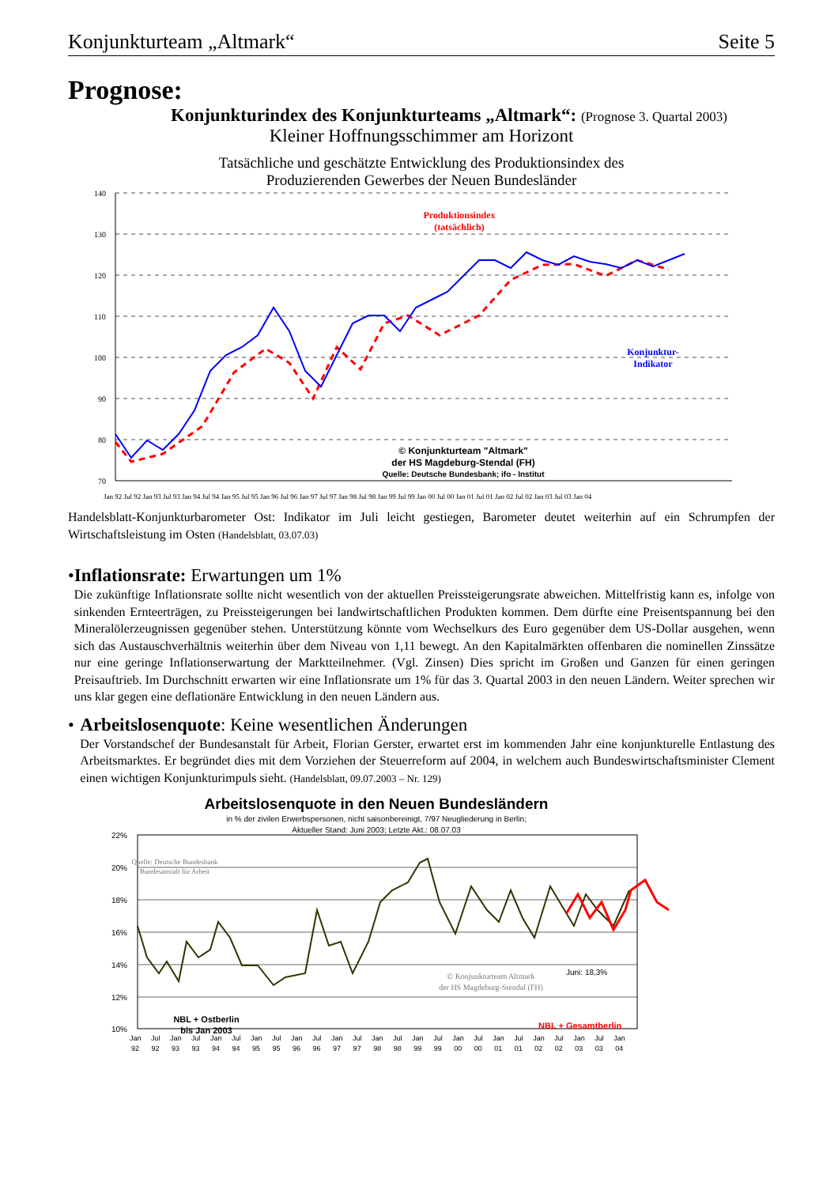Konjunkturteam „Altmark“Seite 5
Prognose:
Konjunkturindex des Konjunkturteams „Altmark“: (Prognose 3. Quartal 2003)
Kleiner Hoffnungsschimmer am Horizont
Tatsächliche und geschätzte Entwicklung des Produktionsindex des
Produzierenden Gewerbes der Neuen Bundesländer
140
130
120
110
100
90
80
70
Produktionsindex
(tatsächlich)
Konjunktur-
Indikator
© Konjunkturteam "Altmark"
der HS Magdeburg-Stendal (FH)
Quelle: Deutsche Bundesbank; ifo - Institut
Jan 92 Jul 92 Jan 93 Jul 93 Jan 94 Jul 94 Jan 95 Jul 95 Jan 96 Jul 96 Jan 97 Jul 97 Jan 98 Jul 98 Jan 99 Jul 99 Jan 00 Jul 00 Jan 01 Jul 01 Jan 02 Jul 02 Jan 03 Jul 03 Jan 04
Handelsblatt-Konjunkturbarometer Ost: Indikator im Juli leicht gestiegen, Barometer deutet weiterhin auf ein Schrumpfen der Wirtschaftsleistung im Osten (Handelsblatt, 03.07.03)
• Inflationsrate: Erwartungen um 1%
Die zukünftige Inflationsrate sollte nicht wesentlich von der aktuellen Preissteigerungsrate abweichen. Mittelfristig kann es, infolge von sinkenden Ernteerträgen, zu Preissteigerungen bei landwirtschaftlichen Produkten kommen. Dem dürfte eine Preisentspannung bei den Mineralölerzeugnissen gegenüber stehen. Unterstützung könnte vom Wechselkurs des Euro gegenüber dem US-Dollar ausgehen, wenn sich das Austauschverhältnis weiterhin über dem Niveau von 1,11 bewegt. An den Kapitalmärkten offenbaren die nominellen Zinssätze nur eine geringe Inflationserwartung der Marktteilnehmer. (Vgl. Zinsen) Dies spricht im Großen und Ganzen für einen geringen Preisauftrieb. Im Durchschnitt erwarten wir eine Inflationsrate um 1% für das 3. Quartal 2003 in den neuen Ländern. Weiter sprechen wir uns klar gegen eine deflationäre Entwicklung in den neuen Ländern aus.
• Arbeitslosenquote: Keine wesentlichen Änderungen
Der Vorstandschef der Bundesanstalt für Arbeit, Florian Gerster, erwartet erst im kommenden Jahr eine konjunkturelle Entlastung des Arbeitsmarktes. Er begründet dies mit dem Vorziehen der Steuerreform auf 2004, in welchem auch Bundeswirtschaftsminister Clement einen wichtigen Konjunkturimpuls sieht. (Handelsblatt, 09.07.2003 – Nr. 129)
Arbeitslosenquote in den Neuen Bundesländern
in % der zivilen Erwerbspersonen, nicht saisonbereinigt, 7/97 Neugliederung in Berlin;
Aktueller Stand: Juni 2003; Letzte Akt.: 08.07.03
22%
20%
18%
16%
14%
12%
10%
Quelle: Deutsche Bundesbank
Bundesanstalt für Arbeit
© Konjunkturteam Altmark
der HS Magdeburg-Stendal (FH)
Juni: 18,3%
NBL + Ostberlin
bis Jan 2003
NBL + Gesamtberlin
Jan Jul Jan Jul Jan Jul Jan Jul Jan Jul Jan Jul Jan Jul Jan Jul Jan Jul Jan Jul Jan Jul Jan Jul Jan
92 92 93 93 94 94 95 95 96 96 97 97 98 98 99 99 00 00 01 01 02 02 03 03 04